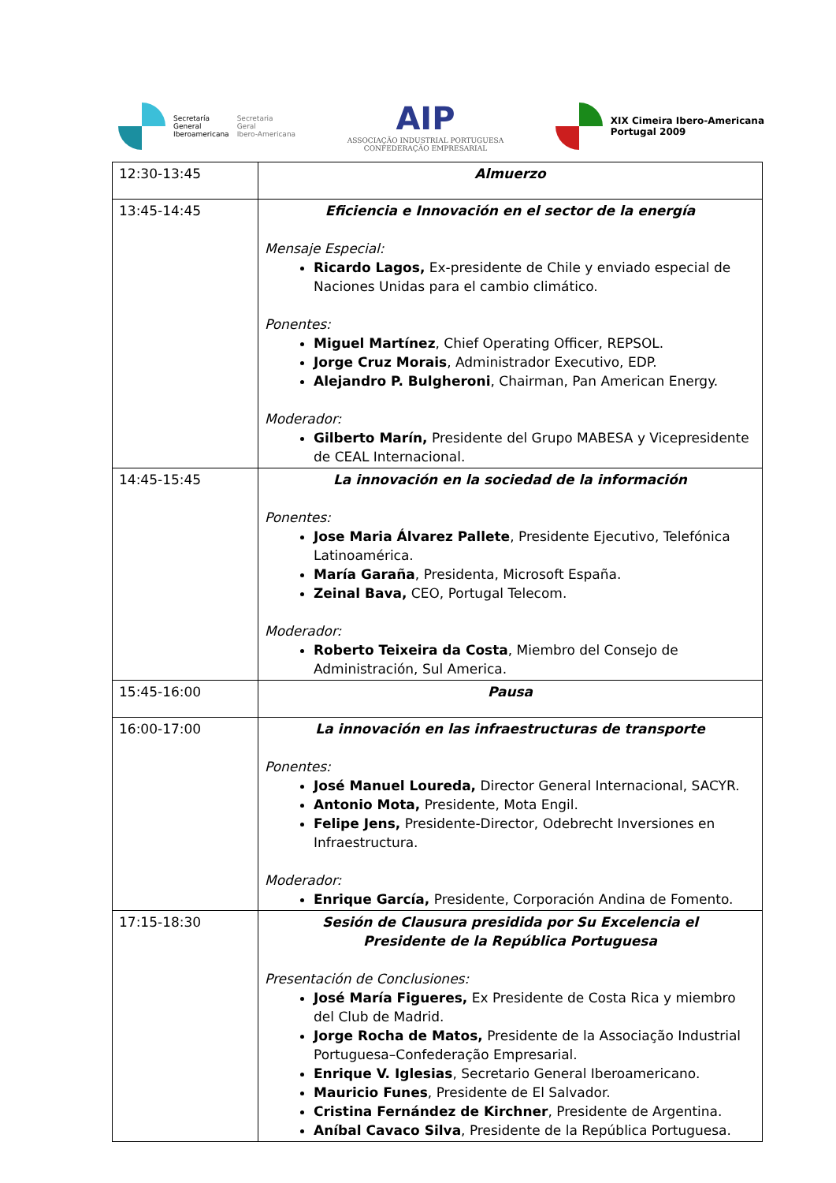Secretaría
General
Iberoamericana
Secretaria
Geral
Ibero-Americana
AIP
ASSOCIAÇÃO INDUSTRIAL PORTUGUESA
CONFEDERAÇÃO EMPRESARIAL
XIX Cimeira Ibero-Americana
Portugal 2009
| 12:30-13:45 | Almuerzo |
| 13:45-14:45 | Eficiencia e Innovación en el sector de la energía Mensaje Especial: Ricardo Lagos, Ex-presidente de Chile y enviado especial de Naciones Unidas para el cambio climático. Ponentes: Miguel Martínez , Chief Operating Officer, REPSOL. Jorge Cruz Morais , Administrador Executivo, EDP. Alejandro P. Bulgheroni , Chairman, Pan American Energy. Moderador: Gilberto Marín, Presidente del Grupo MABESA y Vicepresidente de CEAL Internacional. |
| 14:45-15:45 | La innovación en la sociedad de la información Ponentes: Jose Maria Álvarez Pallete , Presidente Ejecutivo, Telefónica Latinoamérica. María Garaña , Presidenta, Microsoft España. Zeinal Bava, CEO, Portugal Telecom. Moderador: Roberto Teixeira da Costa , Miembro del Consejo de Administración, Sul America. |
| 15:45-16:00 | Pausa |
| 16:00-17:00 | La innovación en las infraestructuras de transporte Ponentes: José Manuel Loureda, Director General Internacional, SACYR. Antonio Mota, Presidente, Mota Engil. Felipe Jens, Presidente-Director, Odebrecht Inversiones en Infraestructura. Moderador: Enrique García, Presidente, Corporación Andina de Fomento. |
| 17:15-18:30 | Sesión de Clausura presidida por Su Excelencia el Presidente de la República Portuguesa Presentación de Conclusiones : José María Figueres, Ex Presidente de Costa Rica y miembro del Club de Madrid. Jorge Rocha de Matos, Presidente de la Associação Industrial Portuguesa–Confederação Empresarial. Enrique V. Iglesias , Secretario General Iberoamericano. Mauricio Funes , Presidente de El Salvador. Cristina Fernández de Kirchner , Presidente de Argentina. Aníbal Cavaco Silva , Presidente de la República Portuguesa. |